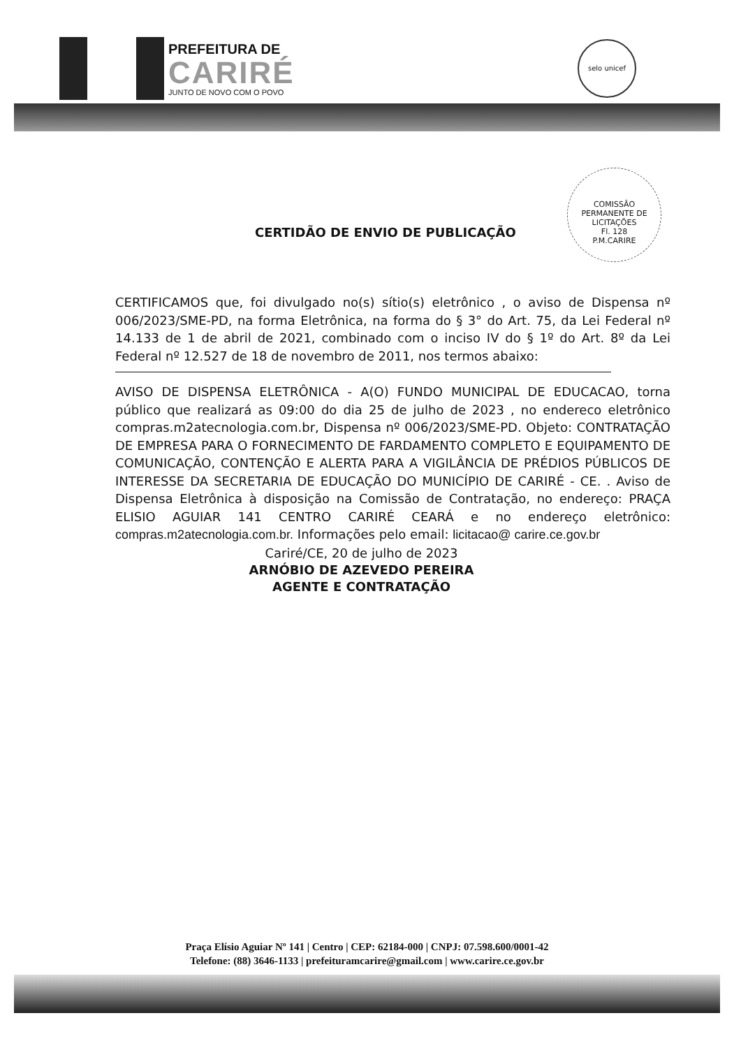PREFEITURA DE
CARIRÉ
JUNTO DE NOVO COM O POVO
selo unicef
COMISSÃO PERMANENTE DE LICITAÇÕES
Fl. 128
P.M.CARIRE
CERTIDÃO DE ENVIO DE PUBLICAÇÃO
CERTIFICAMOS que, foi divulgado no(s) sítio(s) eletrônico , o aviso de Dispensa nº 006/2023/SME-PD, na forma Eletrônica, na forma do § 3° do Art. 75, da Lei Federal nº 14.133 de 1 de abril de 2021, combinado com o inciso IV do § 1º do Art. 8º da Lei Federal nº 12.527 de 18 de novembro de 2011, nos termos abaixo:
AVISO DE DISPENSA ELETRÔNICA - A(O) FUNDO MUNICIPAL DE EDUCACAO, torna público que realizará as 09:00 do dia 25 de julho de 2023 , no endereco eletrônico compras.m2atecnologia.com.br, Dispensa nº 006/2023/SME-PD. Objeto: CONTRATAÇÃO DE EMPRESA PARA O FORNECIMENTO DE FARDAMENTO COMPLETO E EQUIPAMENTO DE COMUNICAÇÃO, CONTENÇÃO E ALERTA PARA A VIGILÂNCIA DE PRÉDIOS PÚBLICOS DE INTERESSE DA SECRETARIA DE EDUCAÇÃO DO MUNICÍPIO DE CARIRÉ - CE. . Aviso de Dispensa Eletrônica à disposição na Comissão de Contratação, no endereço: PRAÇA ELISIO AGUIAR 141 CENTRO CARIRÉ CEARÁ e no endereço eletrônico: compras.m2atecnologia.com.br. Informações pelo email: licitacao@ carire.ce.gov.br
Cariré/CE, 20 de julho de 2023
ARNÓBIO DE AZEVEDO PEREIRA
AGENTE E CONTRATAÇÃO
Praça Elísio Aguiar Nº 141 | Centro | CEP: 62184-000 | CNPJ: 07.598.600/0001-42
Telefone: (88) 3646-1133 | prefeituramcarire@gmail.com | www.carire.ce.gov.br